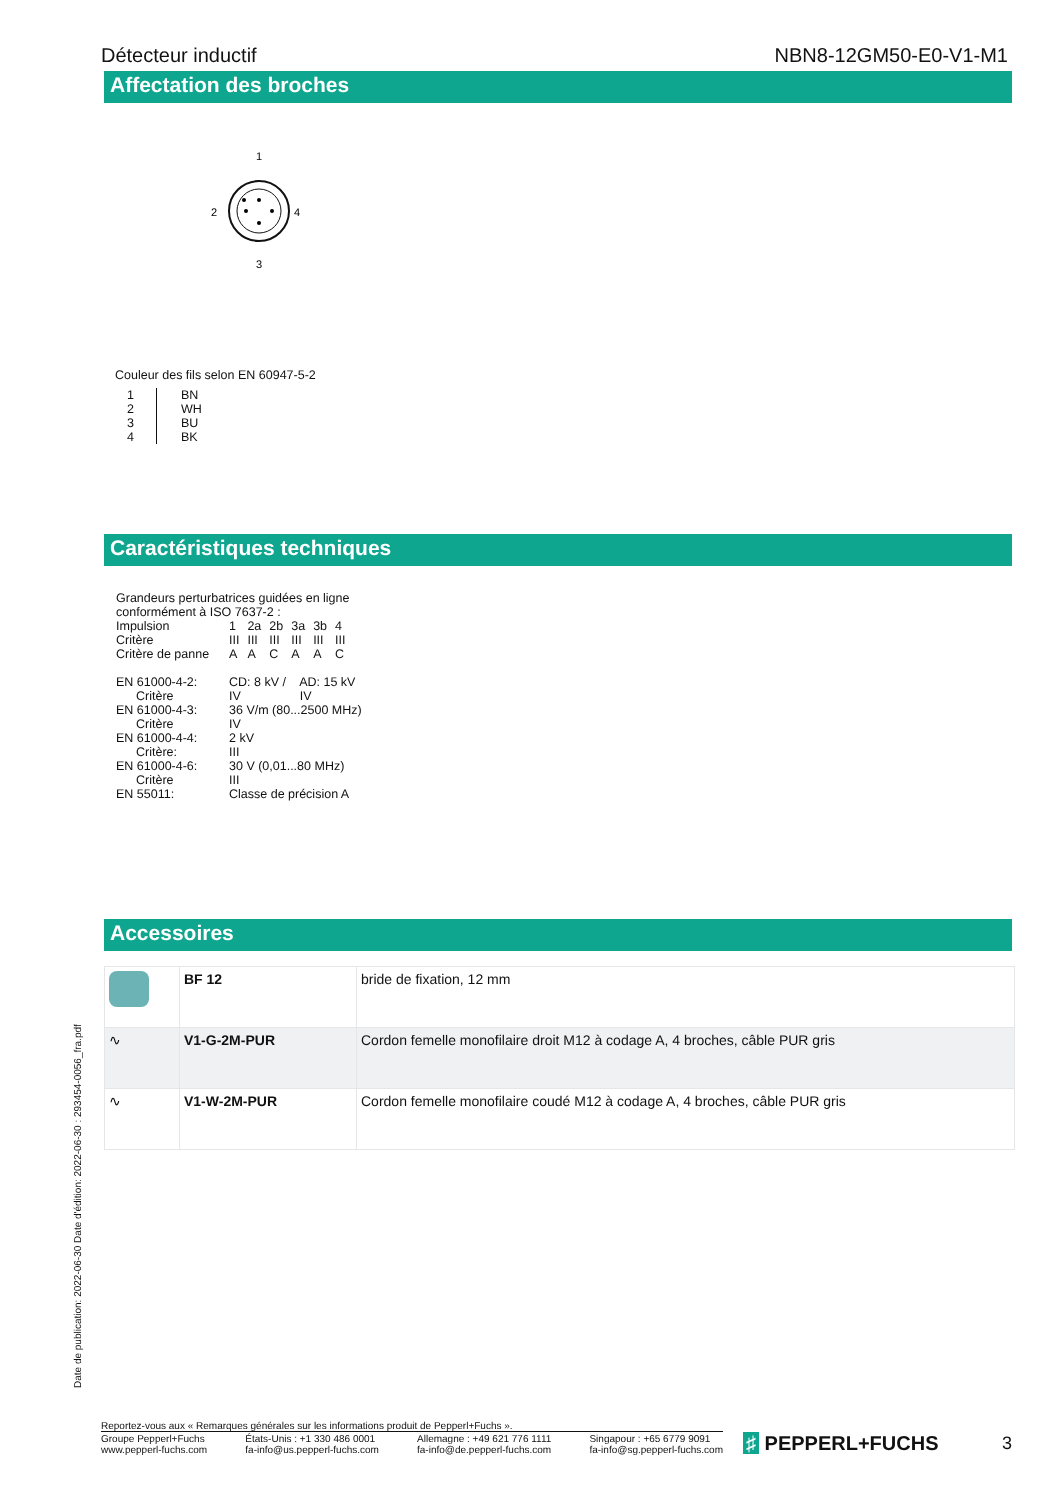Détecteur inductif NBN8-12GM50-E0-V1-M1
Affectation des broches
1
2
4
3
Couleur des fils selon EN 60947-5-2
| 1 2 3 4 | BN WH BU BK |
Caractéristiques techniques
Grandeurs perturbatrices guidées en ligne
conformément à ISO 7637-2 :
| Impulsion | 1 | 2a | 2b | 3a | 3b | 4 |
| Critère | III | III | III | III | III | III |
| Critère de panne | A | A | C | A | A | C |
| EN 61000-4-2: | CD: 8 kV / AD: 15 kV |
| Critère | IV IV |
| EN 61000-4-3: | 36 V/m (80...2500 MHz) |
| Critère | IV |
| EN 61000-4-4: | 2 kV |
| Critère: | III |
| EN 61000-4-6: | 30 V (0,01...80 MHz) |
| Critère | III |
| EN 55011: | Classe de précision A |
Accessoires
| | BF 12 | bride de fixation, 12 mm |
| ∿ | V1-G-2M-PUR | Cordon femelle monofilaire droit M12 à codage A, 4 broches, câble PUR gris |
| ∿ | V1-W-2M-PUR | Cordon femelle monofilaire coudé M12 à codage A, 4 broches, câble PUR gris |
Date de publication: 2022-06-30 Date d'édition: 2022-06-30 : 293454-0056_fra.pdf
Reportez-vous aux « Remarques générales sur les informations produit de Pepperl+Fuchs ».
Groupe Pepperl+Fuchs
www.pepperl-fuchs.com États-Unis : +1 330 486 0001
fa-info@us.pepperl-fuchs.com Allemagne : +49 621 776 1111
fa-info@de.pepperl-fuchs.com Singapour : +65 6779 9091
fa-info@sg.pepperl-fuchs.com
♯ PEPPERL+FUCHS 3